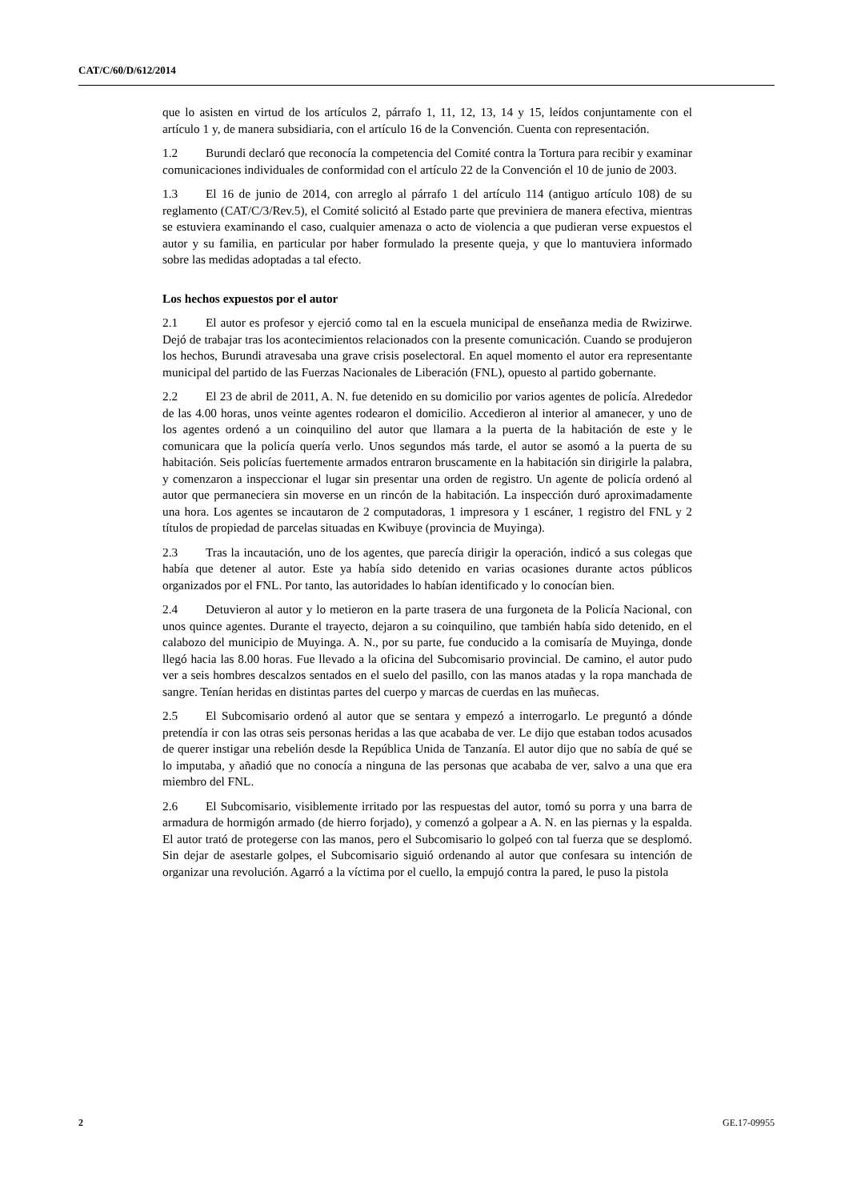CAT/C/60/D/612/2014
que lo asisten en virtud de los artículos 2, párrafo 1, 11, 12, 13, 14 y 15, leídos conjuntamente con el artículo 1 y, de manera subsidiaria, con el artículo 16 de la Convención. Cuenta con representación.
1.2 Burundi declaró que reconocía la competencia del Comité contra la Tortura para recibir y examinar comunicaciones individuales de conformidad con el artículo 22 de la Convención el 10 de junio de 2003.
1.3 El 16 de junio de 2014, con arreglo al párrafo 1 del artículo 114 (antiguo artículo 108) de su reglamento (CAT/C/3/Rev.5), el Comité solicitó al Estado parte que previniera de manera efectiva, mientras se estuviera examinando el caso, cualquier amenaza o acto de violencia a que pudieran verse expuestos el autor y su familia, en particular por haber formulado la presente queja, y que lo mantuviera informado sobre las medidas adoptadas a tal efecto.
Los hechos expuestos por el autor
2.1 El autor es profesor y ejerció como tal en la escuela municipal de enseñanza media de Rwizirwe. Dejó de trabajar tras los acontecimientos relacionados con la presente comunicación. Cuando se produjeron los hechos, Burundi atravesaba una grave crisis poselectoral. En aquel momento el autor era representante municipal del partido de las Fuerzas Nacionales de Liberación (FNL), opuesto al partido gobernante.
2.2 El 23 de abril de 2011, A. N. fue detenido en su domicilio por varios agentes de policía. Alrededor de las 4.00 horas, unos veinte agentes rodearon el domicilio. Accedieron al interior al amanecer, y uno de los agentes ordenó a un coinquilino del autor que llamara a la puerta de la habitación de este y le comunicara que la policía quería verlo. Unos segundos más tarde, el autor se asomó a la puerta de su habitación. Seis policías fuertemente armados entraron bruscamente en la habitación sin dirigirle la palabra, y comenzaron a inspeccionar el lugar sin presentar una orden de registro. Un agente de policía ordenó al autor que permaneciera sin moverse en un rincón de la habitación. La inspección duró aproximadamente una hora. Los agentes se incautaron de 2 computadoras, 1 impresora y 1 escáner, 1 registro del FNL y 2 títulos de propiedad de parcelas situadas en Kwibuye (provincia de Muyinga).
2.3 Tras la incautación, uno de los agentes, que parecía dirigir la operación, indicó a sus colegas que había que detener al autor. Este ya había sido detenido en varias ocasiones durante actos públicos organizados por el FNL. Por tanto, las autoridades lo habían identificado y lo conocían bien.
2.4 Detuvieron al autor y lo metieron en la parte trasera de una furgoneta de la Policía Nacional, con unos quince agentes. Durante el trayecto, dejaron a su coinquilino, que también había sido detenido, en el calabozo del municipio de Muyinga. A. N., por su parte, fue conducido a la comisaría de Muyinga, donde llegó hacia las 8.00 horas. Fue llevado a la oficina del Subcomisario provincial. De camino, el autor pudo ver a seis hombres descalzos sentados en el suelo del pasillo, con las manos atadas y la ropa manchada de sangre. Tenían heridas en distintas partes del cuerpo y marcas de cuerdas en las muñecas.
2.5 El Subcomisario ordenó al autor que se sentara y empezó a interrogarlo. Le preguntó a dónde pretendía ir con las otras seis personas heridas a las que acababa de ver. Le dijo que estaban todos acusados de querer instigar una rebelión desde la República Unida de Tanzanía. El autor dijo que no sabía de qué se lo imputaba, y añadió que no conocía a ninguna de las personas que acababa de ver, salvo a una que era miembro del FNL.
2.6 El Subcomisario, visiblemente irritado por las respuestas del autor, tomó su porra y una barra de armadura de hormigón armado (de hierro forjado), y comenzó a golpear a A. N. en las piernas y la espalda. El autor trató de protegerse con las manos, pero el Subcomisario lo golpeó con tal fuerza que se desplomó. Sin dejar de asestarle golpes, el Subcomisario siguió ordenando al autor que confesara su intención de organizar una revolución. Agarró a la víctima por el cuello, la empujó contra la pared, le puso la pistola
2 GE.17-09955